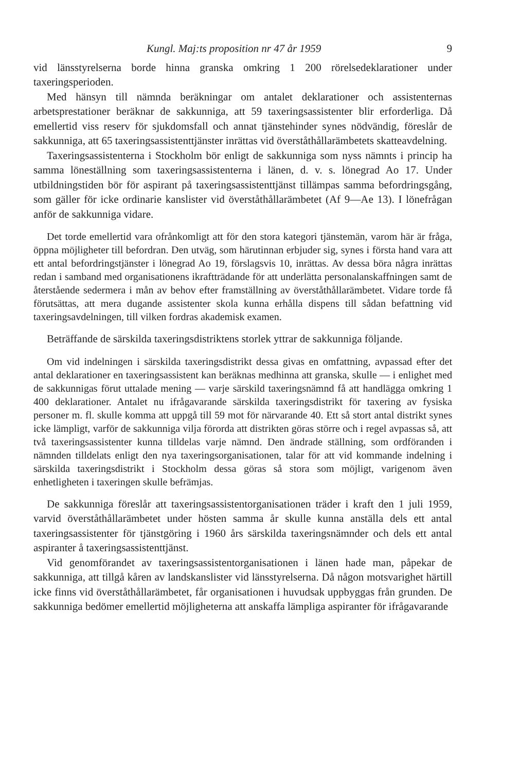Kungl. Maj:ts proposition nr 47 år 1959 9
vid länsstyrelserna borde hinna granska omkring 1 200 rörelsedeklaratio­ner under taxeringsperioden.
Med hänsyn till nämnda beräkningar om antalet deklarationer och assi­stenternas arbetsprestationer beräknar de sakkunniga, att 59 taxeringsas­sistenter blir erforderliga. Då emellertid viss reserv för sjukdomsfall och annat tjänstehinder synes nödvändig, föreslår de sakkunniga, att 65 taxe­ringsassistenttjänster inrättas vid överståthållarämbetets skatteavdelning.
Taxeringsassistenterna i Stockholm bör enligt de sakkunniga som nyss nämnts i princip ha samma löneställning som taxeringsassistenterna i länen, d. v. s. lönegrad Ao 17. Under utbildningstiden bör för aspirant på taxe­ringsassistenttjänst tillämpas samma befordringsgång, som gäller för icke ordinarie kanslister vid överståthållarämbetet (Af 9—Ae 13). I lönefrågan anför de sakkunniga vidare.
Det torde emellertid vara ofrånkomligt att för den stora kategori tjänste­män, varom här är fråga, öppna möjligheter till befordran. Den utväg, som härutinnan erbjuder sig, synes i första hand vara att ett antal befordrings­tjänster i lönegrad Ao 19, förslagsvis 10, inrättas. Av dessa böra några in­rättas redan i samband med organisationens ikraftträdande för att under­lätta personalanskaffningen samt de återstående sedermera i mån av behov efter framställning av överståthållarämbetet. Vidare torde få förutsättas, att mera dugande assistenter skola kunna erhålla dispens till sådan befattning vid taxeringsavdelningen, till vilken fordras akademisk examen.
Beträffande de särskilda taxeringsdistriktens storlek yttrar de sakkun­niga följande.
Om vid indelningen i särskilda taxeringsdistrikt dessa givas en omfatt­ning, avpassad efter det antal deklarationer en taxeringsassistent kan be­räknas medhinna att granska, skulle — i enlighet med de sakkunnigas förut uttalade mening — varje särskild taxeringsnämnd få att handlägga omkring 1 400 deklarationer. Antalet nu ifrågavarande särskilda taxeringsdistrikt för taxering av fysiska personer m. fl. skulle komma att uppgå till 59 mot för närvarande 40. Ett så stort antal distrikt synes icke lämpligt, varför de sak­kunniga vilja förorda att distrikten göras större och i regel avpassas så, att två taxeringsassistenter kunna tilldelas varje nämnd. Den ändrade ställning, som ordföranden i nämnden tilldelats enligt den nya taxeringsorganisatio­nen, talar för att vid kommande indelning i särskilda taxeringsdistrikt i Stockholm dessa göras så stora som möjligt, varigenom även enhetligheten i taxeringen skulle befrämjas.
De sakkunniga föreslår att taxeringsassistentorganisationen träder i kraft den 1 juli 1959, varvid överståthållarämbetet under hösten samma år skulle kunna anställa dels ett antal taxeringsassistenter för tjänstgöring i 1960 års särskilda taxeringsnämnder och dels ett antal aspiranter å taxeringsas­sistenttjänst.
Vid genomförandet av taxeringsassistentorganisationen i länen hade man, påpekar de sakkunniga, att tillgå kåren av landskanslister vid länsstyrelser­na. Då någon motsvarighet härtill icke finns vid överståthållarämbetet, får organisationen i huvudsak uppbyggas från grunden. De sakkunniga bedömer emellertid möjligheterna att anskaffa lämpliga aspiranter för ifrågavarande